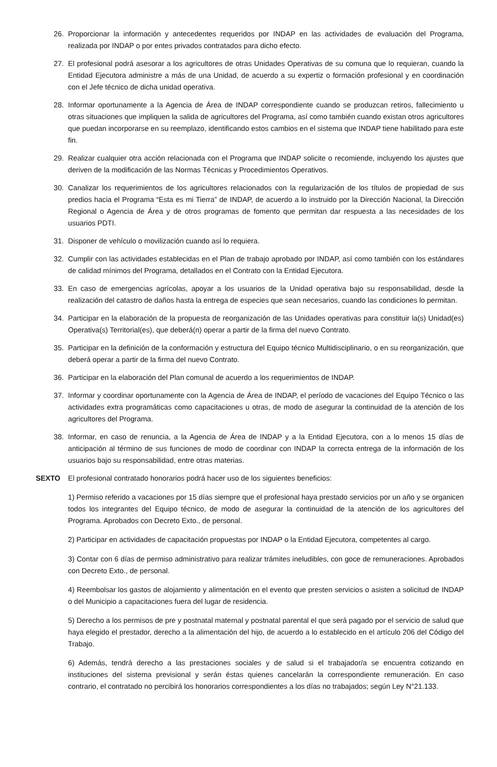26. Proporcionar la información y antecedentes requeridos por INDAP en las actividades de evaluación del Programa, realizada por INDAP o por entes privados contratados para dicho efecto.
27. El profesional podrá asesorar a los agricultores de otras Unidades Operativas de su comuna que lo requieran, cuando la Entidad Ejecutora administre a más de una Unidad, de acuerdo a su expertiz o formación profesional y en coordinación con el Jefe técnico de dicha unidad operativa.
28. Informar oportunamente a la Agencia de Área de INDAP correspondiente cuando se produzcan retiros, fallecimiento u otras situaciones que impliquen la salida de agricultores del Programa, así como también cuando existan otros agricultores que puedan incorporarse en su reemplazo, identificando estos cambios en el sistema que INDAP tiene habilitado para este fin.
29. Realizar cualquier otra acción relacionada con el Programa que INDAP solicite o recomiende, incluyendo los ajustes que deriven de la modificación de las Normas Técnicas y Procedimientos Operativos.
30. Canalizar los requerimientos de los agricultores relacionados con la regularización de los títulos de propiedad de sus predios hacia el Programa “Esta es mi Tierra” de INDAP, de acuerdo a lo instruido por la Dirección Nacional, la Dirección Regional o Agencia de Área y de otros programas de fomento que permitan dar respuesta a las necesidades de los usuarios PDTI.
31. Disponer de vehículo o movilización cuando así lo requiera.
32. Cumplir con las actividades establecidas en el Plan de trabajo aprobado por INDAP, así como también con los estándares de calidad mínimos del Programa, detallados en el Contrato con la Entidad Ejecutora.
33. En caso de emergencias agrícolas, apoyar a los usuarios de la Unidad operativa bajo su responsabilidad, desde la realización del catastro de daños hasta la entrega de especies que sean necesarios, cuando las condiciones lo permitan.
34. Participar en la elaboración de la propuesta de reorganización de las Unidades operativas para constituir la(s) Unidad(es) Operativa(s) Territorial(es), que deberá(n) operar a partir de la firma del nuevo Contrato.
35. Participar en la definición de la conformación y estructura del Equipo técnico Multidisciplinario, o en su reorganización, que deberá operar a partir de la firma del nuevo Contrato.
36. Participar en la elaboración del Plan comunal de acuerdo a los requerimientos de INDAP.
37. Informar y coordinar oportunamente con la Agencia de Área de INDAP, el período de vacaciones del Equipo Técnico o las actividades extra programáticas como capacitaciones u otras, de modo de asegurar la continuidad de la atención de los agricultores del Programa.
38. Informar, en caso de renuncia, a la Agencia de Área de INDAP y a la Entidad Ejecutora, con a lo menos 15 días de anticipación al término de sus funciones de modo de coordinar con INDAP la correcta entrega de la información de los usuarios bajo su responsabilidad, entre otras materias.
SEXTO El profesional contratado honorarios podrá hacer uso de los siguientes beneficios:
1) Permiso referido a vacaciones por 15 días siempre que el profesional haya prestado servicios por un año y se organicen todos los integrantes del Equipo técnico, de modo de asegurar la continuidad de la atención de los agricultores del Programa. Aprobados con Decreto Exto., de personal.
2) Participar en actividades de capacitación propuestas por INDAP o la Entidad Ejecutora, competentes al cargo.
3) Contar con 6 días de permiso administrativo para realizar trámites ineludibles, con goce de remuneraciones. Aprobados con Decreto Exto., de personal.
4) Reembolsar los gastos de alojamiento y alimentación en el evento que presten servicios o asisten a solicitud de INDAP o del Municipio a capacitaciones fuera del lugar de residencia.
5) Derecho a los permisos de pre y postnatal maternal y postnatal parental el que será pagado por el servicio de salud que haya elegido el prestador, derecho a la alimentación del hijo, de acuerdo a lo establecido en el artículo 206 del Código del Trabajo.
6) Además, tendrá derecho a las prestaciones sociales y de salud si el trabajador/a se encuentra cotizando en instituciones del sistema previsional y serán éstas quienes cancelarán la correspondiente remuneración. En caso contrario, el contratado no percibirá los honorarios correspondientes a los días no trabajados; según Ley N°21.133.